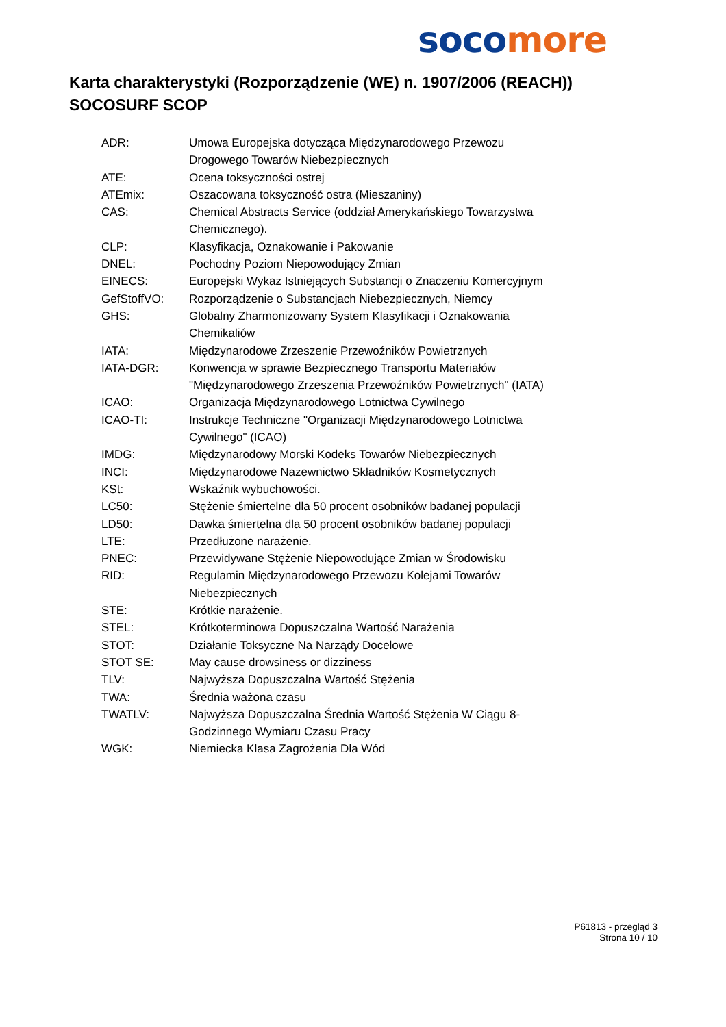soco more
Karta charakterystyki (Rozporządzenie (WE) n. 1907/2006 (REACH))
SOCOSURF SCOP
| ADR: | Umowa Europejska dotycząca Międzynarodowego Przewozu Drogowego Towarów Niebezpiecznych |
| ATE: | Ocena toksyczności ostrej |
| ATEmix: | Oszacowana toksyczność ostra (Mieszaniny) |
| CAS: | Chemical Abstracts Service (oddział Amerykańskiego Towarzystwa Chemicznego). |
| CLP: | Klasyfikacja, Oznakowanie i Pakowanie |
| DNEL: | Pochodny Poziom Niepowodujący Zmian |
| EINECS: | Europejski Wykaz Istniejących Substancji o Znaczeniu Komercyjnym |
| GefStoffVO: | Rozporządzenie o Substancjach Niebezpiecznych, Niemcy |
| GHS: | Globalny Zharmonizowany System Klasyfikacji i Oznakowania Chemikaliów |
| IATA: | Międzynarodowe Zrzeszenie Przewoźników Powietrznych |
| IATA-DGR: | Konwencja w sprawie Bezpiecznego Transportu Materiałów "Międzynarodowego Zrzeszenia Przewoźników Powietrznych" (IATA) |
| ICAO: | Organizacja Międzynarodowego Lotnictwa Cywilnego |
| ICAO-TI: | Instrukcje Techniczne "Organizacji Międzynarodowego Lotnictwa Cywilnego" (ICAO) |
| IMDG: | Międzynarodowy Morski Kodeks Towarów Niebezpiecznych |
| INCI: | Międzynarodowe Nazewnictwo Składników Kosmetycznych |
| KSt: | Wskaźnik wybuchowości. |
| LC50: | Stężenie śmiertelne dla 50 procent osobników badanej populacji |
| LD50: | Dawka śmiertelna dla 50 procent osobników badanej populacji |
| LTE: | Przedłużone narażenie. |
| PNEC: | Przewidywane Stężenie Niepowodujące Zmian w Środowisku |
| RID: | Regulamin Międzynarodowego Przewozu Kolejami Towarów Niebezpiecznych |
| STE: | Krótkie narażenie. |
| STEL: | Krótkoterminowa Dopuszczalna Wartość Narażenia |
| STOT: | Działanie Toksyczne Na Narządy Docelowe |
| STOT SE: | May cause drowsiness or dizziness |
| TLV: | Najwyższa Dopuszczalna Wartość Stężenia |
| TWA: | Średnia ważona czasu |
| TWATLV: | Najwyższa Dopuszczalna Średnia Wartość Stężenia W Ciągu 8- Godzinnego Wymiaru Czasu Pracy |
| WGK: | Niemiecka Klasa Zagrożenia Dla Wód |
P61813 - przegląd 3
Strona 10 / 10